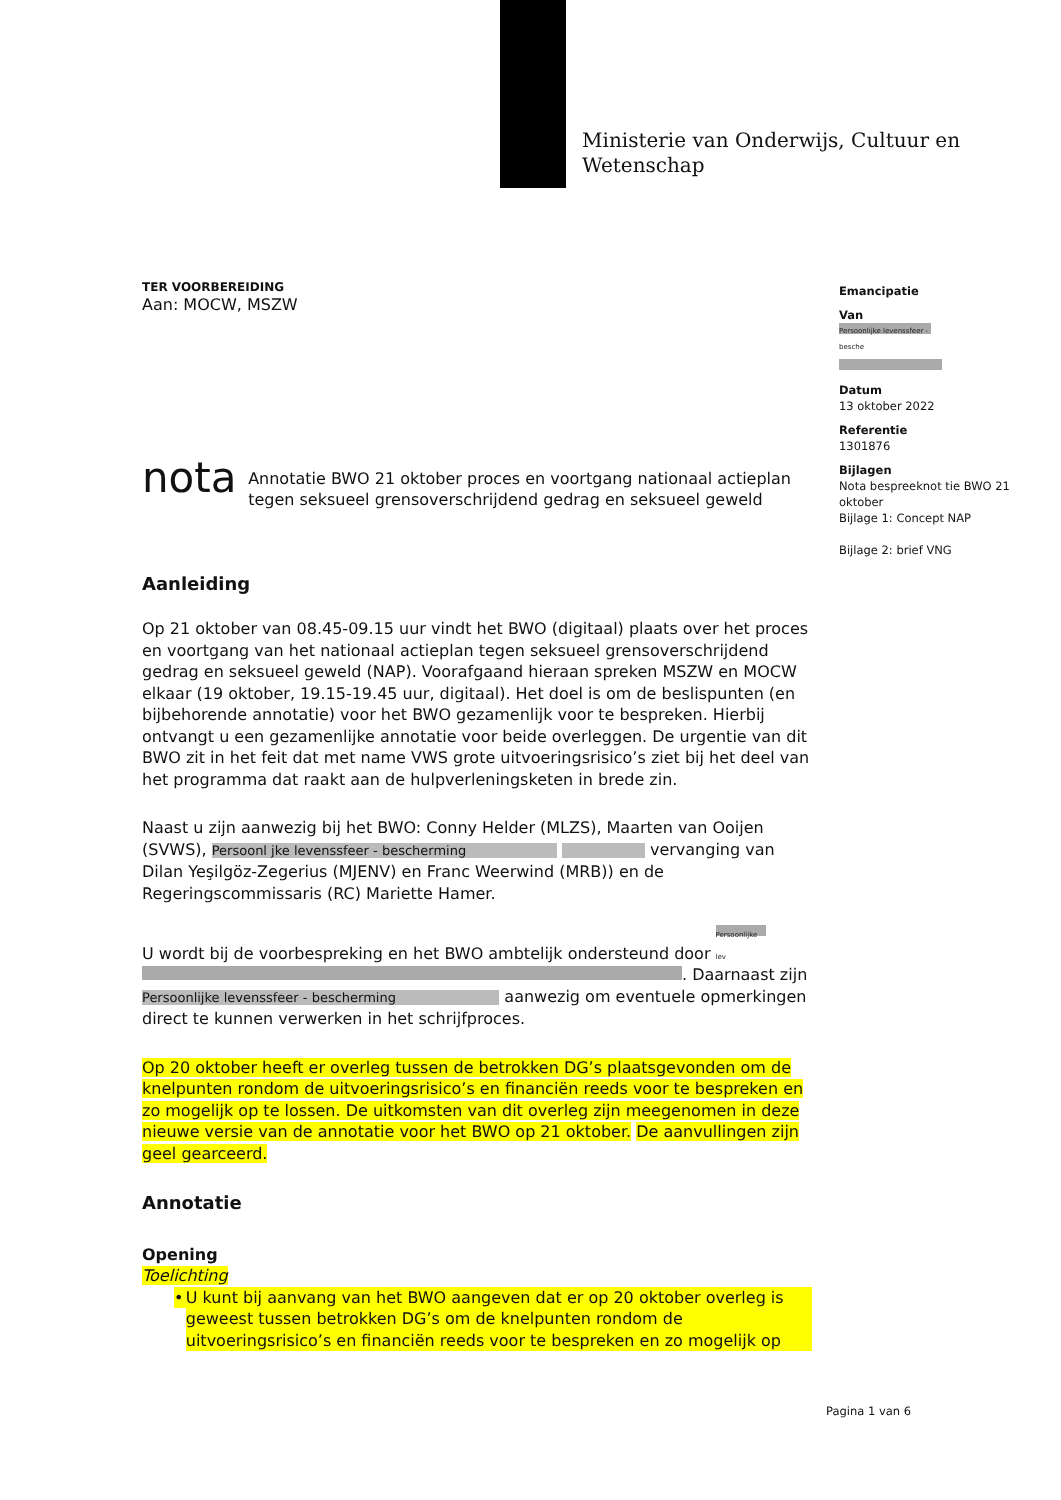Ministerie van Onderwijs, Cultuur en
Wetenschap
Emancipatie
Van
Persoonlijke levenssfeer - besche
Datum
13 oktober 2022
Referentie
1301876
Bijlagen
Nota bespreeknot tie BWO 21 oktober
Bijlage 1: Concept NAP
Bijlage 2: brief VNG
TER VOORBEREIDING
Aan: MOCW, MSZW
nota
Annotatie BWO 21 oktober proces en voortgang nationaal actieplan tegen seksueel grensoverschrijdend gedrag en seksueel geweld
Aanleiding
Op 21 oktober van 08.45-09.15 uur vindt het BWO (digitaal) plaats over het proces en voortgang van het nationaal actieplan tegen seksueel grensoverschrijdend gedrag en seksueel geweld (NAP). Voorafgaand hieraan spreken MSZW en MOCW elkaar (19 oktober, 19.15-19.45 uur, digitaal). Het doel is om de beslispunten (en bijbehorende annotatie) voor het BWO gezamenlijk voor te bespreken. Hierbij ontvangt u een gezamenlijke annotatie voor beide overleggen. De urgentie van dit BWO zit in het feit dat met name VWS grote uitvoeringsrisico’s ziet bij het deel van het programma dat raakt aan de hulpverleningsketen in brede zin.
Naast u zijn aanwezig bij het BWO: Conny Helder (MLZS), Maarten van Ooijen (SVWS), Persoonl jke levenssfeer - bescherming vervanging van Dilan Yeşilgöz-Zegerius (MJENV) en Franc Weerwind (MRB)) en de Regeringscommissaris (RC) Mariette Hamer.
U wordt bij de voorbespreking en het BWO ambtelijk ondersteund door Persoonlijke lev . Daarnaast zijn Persoonlijke levenssfeer - bescherming aanwezig om eventuele opmerkingen direct te kunnen verwerken in het schrijfproces.
Op 20 oktober heeft er overleg tussen de betrokken DG’s plaatsgevonden om de knelpunten rondom de uitvoeringsrisico’s en financiën reeds voor te bespreken en zo mogelijk op te lossen. De uitkomsten van dit overleg zijn meegenomen in deze nieuwe versie van de annotatie voor het BWO op 21 oktober. De aanvullingen zijn geel gearceerd.
Annotatie
Opening
Toelichting
• U kunt bij aanvang van het BWO aangeven dat er op 20 oktober overleg is geweest tussen betrokken DG’s om de knelpunten rondom de uitvoeringsrisico’s en financiën reeds voor te bespreken en zo mogelijk op
Pagina 1 van 6